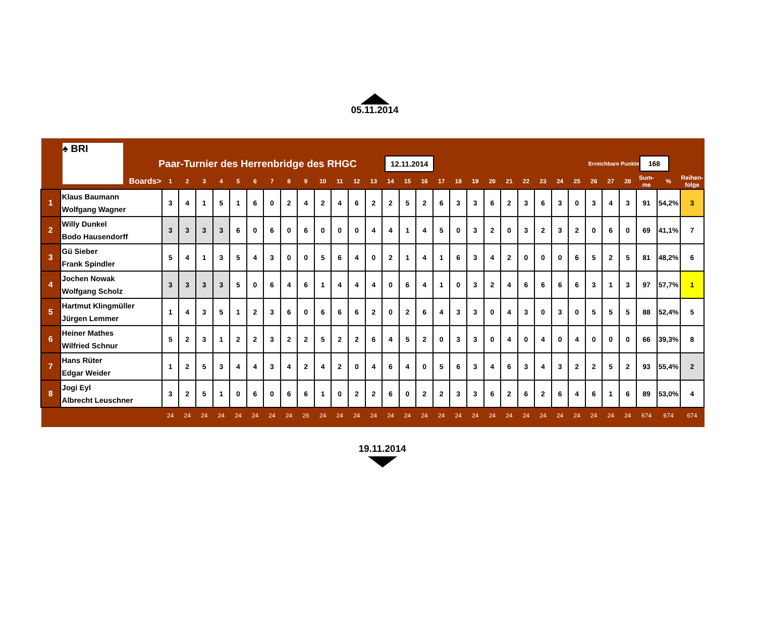05.11.2014
♠ BRI
Paar-Turnier des Herrenbridge des RHGC
12.11.2014
Erreichbare Punkte
168
| | Boards> | 1 | 2 | 3 | 4 | 5 | 6 | 7 | 8 | 9 | 10 | 11 | 12 | 13 | 14 | 15 | 16 | 17 | 18 | 19 | 20 | 21 | 22 | 23 | 24 | 25 | 26 | 27 | 28 | Sum- me | % | Reihen- folge |
| --- | --- | --- | --- | --- | --- | --- | --- | --- | --- | --- | --- | --- | --- | --- | --- | --- | --- | --- | --- | --- | --- | --- | --- | --- | --- | --- | --- | --- | --- | --- | --- | --- |
| 1 | Klaus Baumann Wolfgang Wagner | 3 | 4 | 1 | 5 | 1 | 6 | 0 | 2 | 4 | 2 | 4 | 6 | 2 | 2 | 5 | 2 | 6 | 3 | 3 | 6 | 2 | 3 | 6 | 3 | 0 | 3 | 4 | 3 | 91 | 54,2% | 3 |
| 2 | Willy Dunkel Bodo Hausendorff | 3 | 3 | 3 | 3 | 6 | 0 | 6 | 0 | 6 | 0 | 0 | 0 | 4 | 4 | 1 | 4 | 5 | 0 | 3 | 2 | 0 | 3 | 2 | 3 | 2 | 0 | 6 | 0 | 69 | 41,1% | 7 |
| 3 | Gü Sieber Frank Spindler | 5 | 4 | 1 | 3 | 5 | 4 | 3 | 0 | 0 | 5 | 6 | 4 | 0 | 2 | 1 | 4 | 1 | 6 | 3 | 4 | 2 | 0 | 0 | 0 | 6 | 5 | 2 | 5 | 81 | 48,2% | 6 |
| 4 | Jochen Nowak Wolfgang Scholz | 3 | 3 | 3 | 3 | 5 | 0 | 6 | 4 | 6 | 1 | 4 | 4 | 4 | 0 | 6 | 4 | 1 | 0 | 3 | 2 | 4 | 6 | 6 | 6 | 6 | 3 | 1 | 3 | 97 | 57,7% | 1 |
| 5 | Hartmut Klingmüller Jürgen Lemmer | 1 | 4 | 3 | 5 | 1 | 2 | 3 | 6 | 0 | 6 | 6 | 6 | 2 | 0 | 2 | 6 | 4 | 3 | 3 | 0 | 4 | 3 | 0 | 3 | 0 | 5 | 5 | 5 | 88 | 52,4% | 5 |
| 6 | Heiner Mathes Wilfried Schnur | 5 | 2 | 3 | 1 | 2 | 2 | 3 | 2 | 2 | 5 | 2 | 2 | 6 | 4 | 5 | 2 | 0 | 3 | 3 | 0 | 4 | 0 | 4 | 0 | 4 | 0 | 0 | 0 | 66 | 39,3% | 8 |
| 7 | Hans Rüter Edgar Weider | 1 | 2 | 5 | 3 | 4 | 4 | 3 | 4 | 2 | 4 | 2 | 0 | 4 | 6 | 4 | 0 | 5 | 6 | 3 | 4 | 6 | 3 | 4 | 3 | 2 | 2 | 5 | 2 | 93 | 55,4% | 2 |
| 8 | Jogi Eyl Albrecht Leuschner | 3 | 2 | 5 | 1 | 0 | 6 | 0 | 6 | 6 | 1 | 0 | 2 | 2 | 6 | 0 | 2 | 2 | 3 | 3 | 6 | 2 | 6 | 2 | 6 | 4 | 6 | 1 | 6 | 89 | 53,0% | 4 |
| | | 24 | 24 | 24 | 24 | 24 | 24 | 24 | 24 | 26 | 24 | 24 | 24 | 24 | 24 | 24 | 24 | 24 | 24 | 24 | 24 | 24 | 24 | 24 | 24 | 24 | 24 | 24 | 24 | 674 | 674 | 674 |
19.11.2014